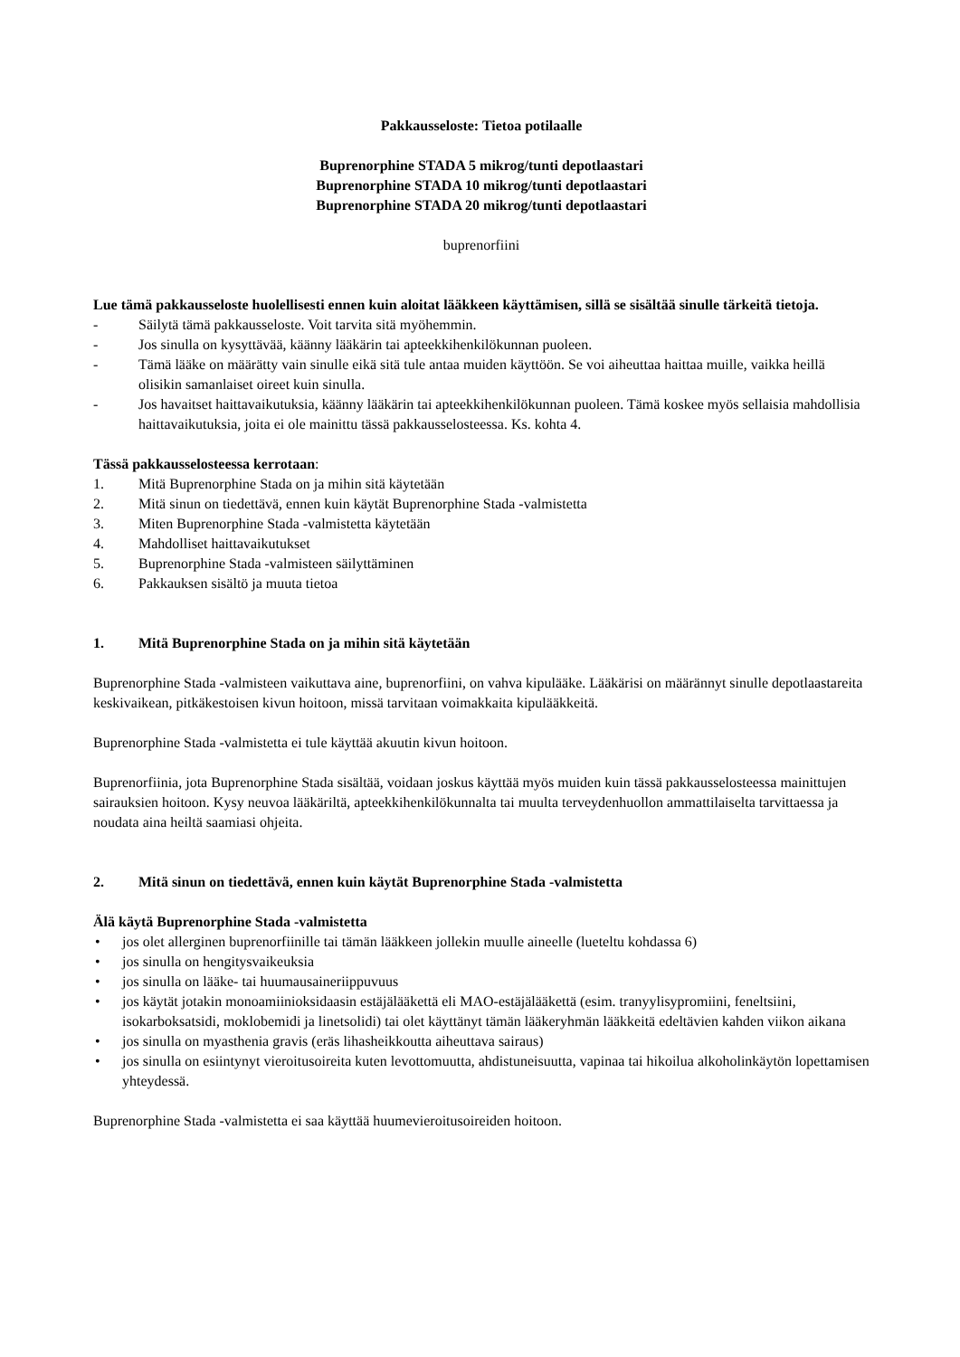Pakkausseloste: Tietoa potilaalle
Buprenorphine STADA 5 mikrog/tunti depotlaastari
Buprenorphine STADA 10 mikrog/tunti depotlaastari
Buprenorphine STADA 20 mikrog/tunti depotlaastari
buprenorfiini
Lue tämä pakkausseloste huolellisesti ennen kuin aloitat lääkkeen käyttämisen, sillä se sisältää sinulle tärkeitä tietoja.
- Säilytä tämä pakkausseloste. Voit tarvita sitä myöhemmin.
- Jos sinulla on kysyttävää, käänny lääkärin tai apteekkihenkilökunnan puoleen.
- Tämä lääke on määrätty vain sinulle eikä sitä tule antaa muiden käyttöön. Se voi aiheuttaa haittaa muille, vaikka heillä olisikin samanlaiset oireet kuin sinulla.
- Jos havaitset haittavaikutuksia, käänny lääkärin tai apteekkihenkilökunnan puoleen. Tämä koskee myös sellaisia mahdollisia haittavaikutuksia, joita ei ole mainittu tässä pakkausselosteessa. Ks. kohta 4.
Tässä pakkausselosteessa kerrotaan:
1. Mitä Buprenorphine Stada on ja mihin sitä käytetään
2. Mitä sinun on tiedettävä, ennen kuin käytät Buprenorphine Stada -valmistetta
3. Miten Buprenorphine Stada -valmistetta käytetään
4. Mahdolliset haittavaikutukset
5. Buprenorphine Stada -valmisteen säilyttäminen
6. Pakkauksen sisältö ja muuta tietoa
1. Mitä Buprenorphine Stada on ja mihin sitä käytetään
Buprenorphine Stada -valmisteen vaikuttava aine, buprenorfiini, on vahva kipulääke. Lääkärisi on määrännyt sinulle depotlaastareita keskivaikean, pitkäkestoisen kivun hoitoon, missä tarvitaan voimakkaita kipulääkkeitä.
Buprenorphine Stada -valmistetta ei tule käyttää akuutin kivun hoitoon.
Buprenorfiinia, jota Buprenorphine Stada sisältää, voidaan joskus käyttää myös muiden kuin tässä pakkausselosteessa mainittujen sairauksien hoitoon. Kysy neuvoa lääkäriltä, apteekkihenkilökunnalta tai muulta terveydenhuollon ammattilaiselta tarvittaessa ja noudata aina heiltä saamiasi ohjeita.
2. Mitä sinun on tiedettävä, ennen kuin käytät Buprenorphine Stada -valmistetta
Älä käytä Buprenorphine Stada -valmistetta
• jos olet allerginen buprenorfiinille tai tämän lääkkeen jollekin muulle aineelle (lueteltu kohdassa 6)
• jos sinulla on hengitysvaikeuksia
• jos sinulla on lääke- tai huumausaineriippuvuus
• jos käytät jotakin monoamiinioksidaasin estäjälääkettä eli MAO-estäjälääkettä (esim. tranyylisypromiini, feneltsiini, isokarboksatsidi, moklobemidi ja linetsolidi) tai olet käyttänyt tämän lääkeryhmän lääkkeitä edeltävien kahden viikon aikana
• jos sinulla on myasthenia gravis (eräs lihasheikkoutta aiheuttava sairaus)
• jos sinulla on esiintynyt vieroitusoireita kuten levottomuutta, ahdistuneisuutta, vapinaa tai hikoilua alkoholinkäytön lopettamisen yhteydessä.
Buprenorphine Stada -valmistetta ei saa käyttää huumevieroitusoireiden hoitoon.